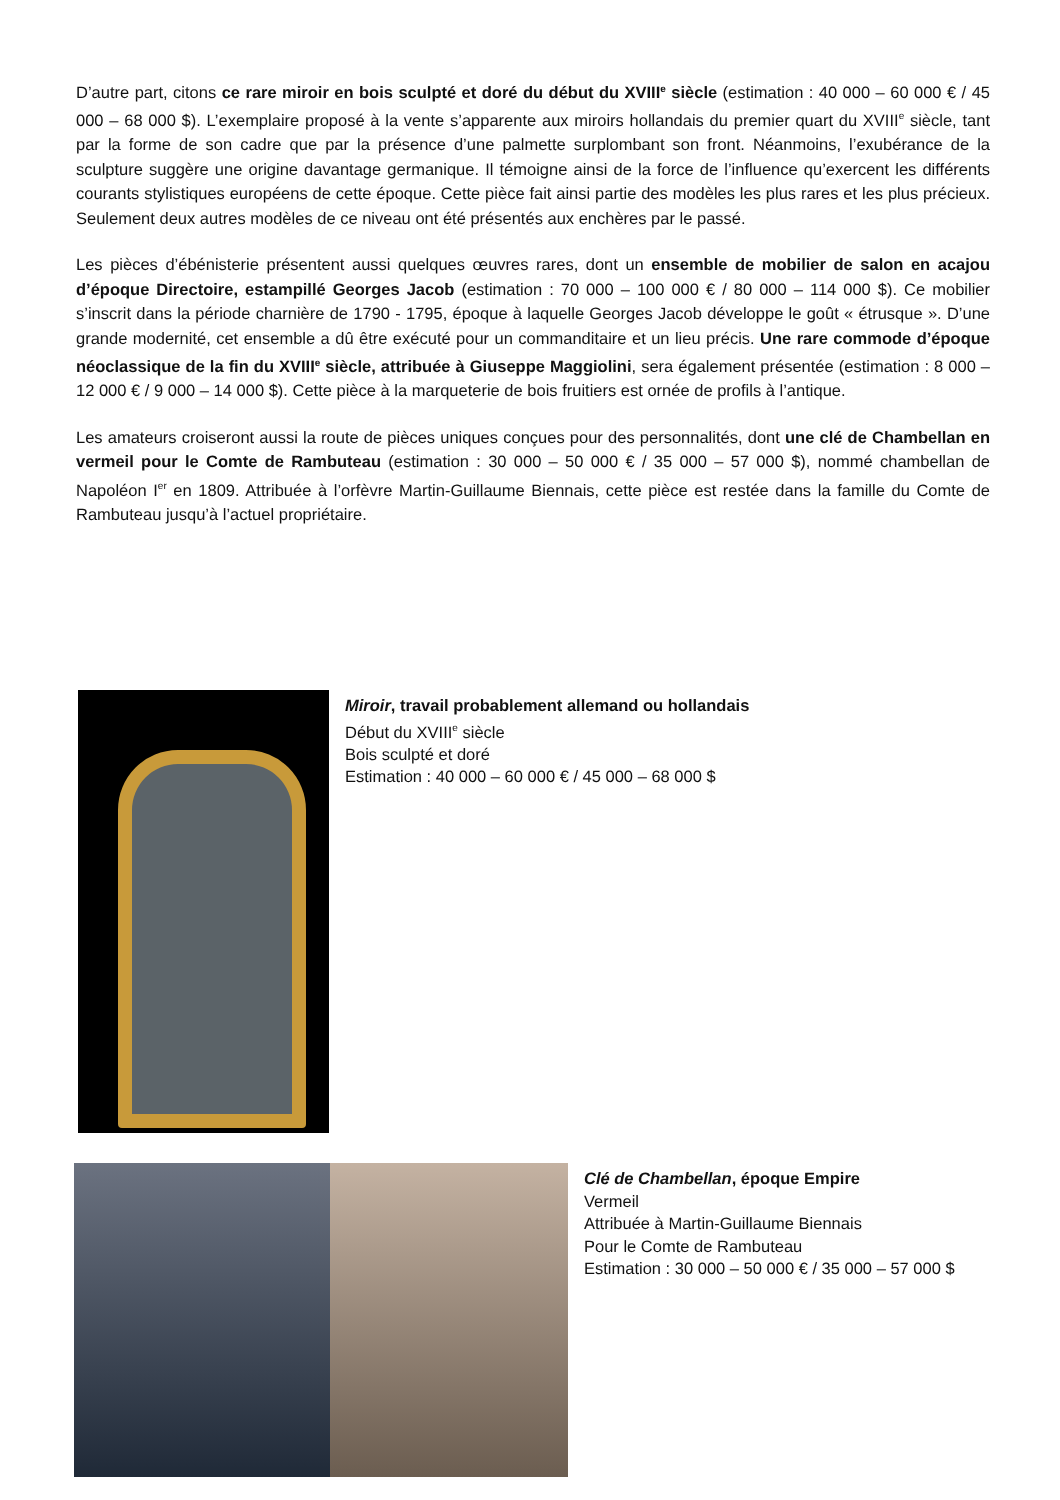D’autre part, citons ce rare miroir en bois sculpté et doré du début du XVIII<sup>e</sup> siècle (estimation : 40 000 – 60 000 € / 45 000 – 68 000 $). L’exemplaire proposé à la vente s’apparente aux miroirs hollandais du premier quart du XVIII<sup>e</sup> siècle, tant par la forme de son cadre que par la présence d’une palmette surplombant son front. Néanmoins, l’exubérance de la sculpture suggère une origine davantage germanique. Il témoigne ainsi de la force de l’influence qu’exercent les différents courants stylistiques européens de cette époque. Cette pièce fait ainsi partie des modèles les plus rares et les plus précieux. Seulement deux autres modèles de ce niveau ont été présentés aux enchères par le passé.
Les pièces d’ébénisterie présentent aussi quelques œuvres rares, dont un ensemble de mobilier de salon en acajou d’époque Directoire, estampillé Georges Jacob (estimation : 70 000 – 100 000 € / 80 000 – 114 000 $). Ce mobilier s’inscrit dans la période charnière de 1790 - 1795, époque à laquelle Georges Jacob développe le goût « étrusque ». D’une grande modernité, cet ensemble a dû être exécuté pour un commanditaire et un lieu précis. Une rare commode d’époque néoclassique de la fin du XVIII<sup>e</sup> siècle, attribuée à Giuseppe Maggiolini, sera également présentée (estimation : 8 000 – 12 000 € / 9 000 – 14 000 $). Cette pièce à la marqueterie de bois fruitiers est ornée de profils à l’antique.
Les amateurs croiseront aussi la route de pièces uniques conçues pour des personnalités, dont une clé de Chambellan en vermeil pour le Comte de Rambuteau (estimation : 30 000 – 50 000 € / 35 000 – 57 000 $), nommé chambellan de Napoléon I<sup>er</sup> en 1809. Attribuée à l’orfèvre Martin-Guillaume Biennais, cette pièce est restée dans la famille du Comte de Rambuteau jusqu’à l’actuel propriétaire.
Miroir, travail probablement allemand ou hollandais
Début du XVIII<sup>e</sup> siècle
Bois sculpté et doré
Estimation : 40 000 – 60 000 € / 45 000 – 68 000 $
Clé de Chambellan, époque Empire
Vermeil
Attribuée à Martin-Guillaume Biennais
Pour le Comte de Rambuteau
Estimation : 30 000 – 50 000 € / 35 000 – 57 000 $